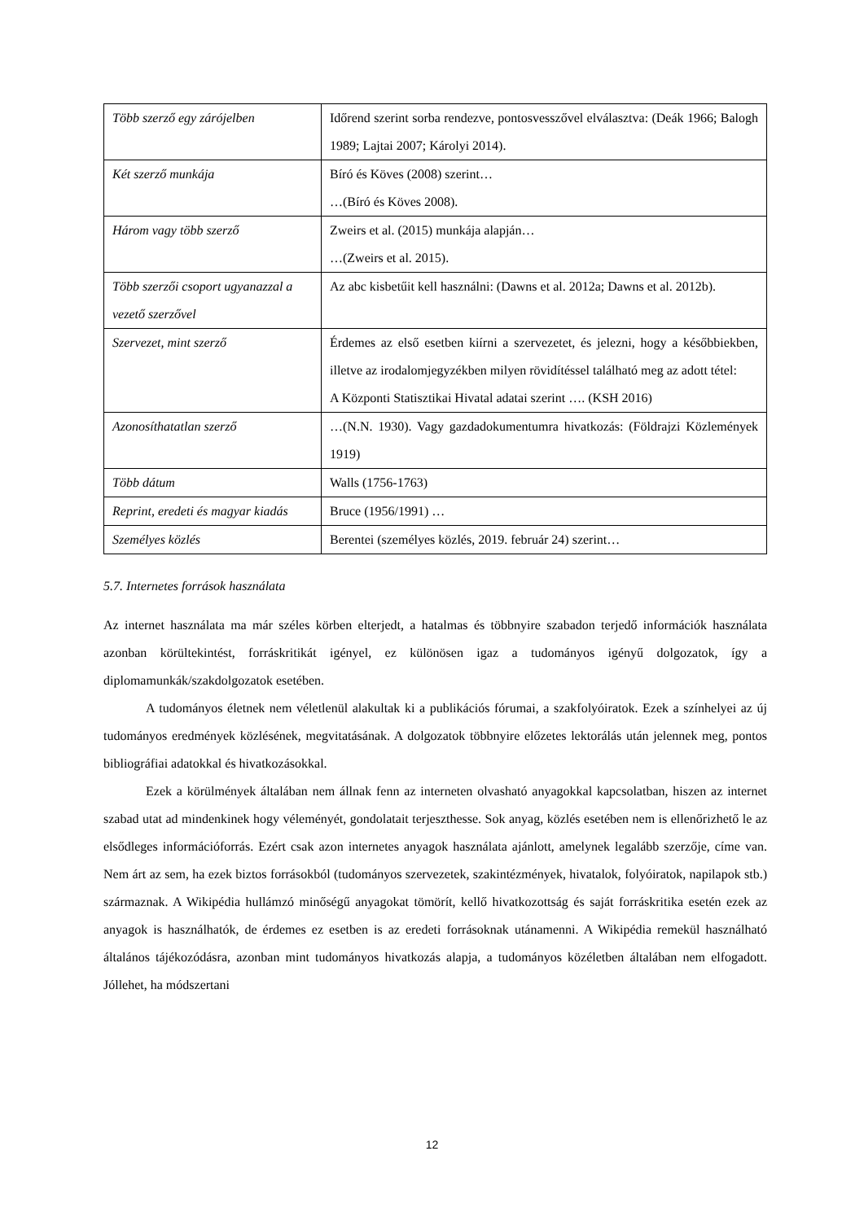| Több szerző egy zárójelben | Időrend szerint sorba rendezve, pontosvesszővel elválasztva: (Deák 1966; Balogh 1989; Lajtai 2007; Károlyi 2014). |
| Két szerző munkája | Bíró és Köves (2008) szerint… …(Bíró és Köves 2008). |
| Három vagy több szerző | Zweirs et al. (2015) munkája alapján… …(Zweirs et al. 2015). |
| Több szerzői csoport ugyanazzal a vezető szerzővel | Az abc kisbetűit kell használni: (Dawns et al. 2012a; Dawns et al. 2012b). |
| Szervezet, mint szerző | Érdemes az első esetben kiírni a szervezetet, és jelezni, hogy a későbbiekben, illetve az irodalomjegyzékben milyen rövidítéssel található meg az adott tétel: A Központi Statisztikai Hivatal adatai szerint …. (KSH 2016) |
| Azonosíthatatlan szerző | …(N.N. 1930). Vagy gazdadokumentumra hivatkozás: (Földrajzi Közlemények 1919) |
| Több dátum | Walls (1756-1763) |
| Reprint, eredeti és magyar kiadás | Bruce (1956/1991) … |
| Személyes közlés | Berentei (személyes közlés, 2019. február 24) szerint… |
5.7. Internetes források használata
Az internet használata ma már széles körben elterjedt, a hatalmas és többnyire szabadon terjedő információk használata azonban körültekintést, forráskritikát igényel, ez különösen igaz a tudományos igényű dolgozatok, így a diplomamunkák/szakdolgozatok esetében.
A tudományos életnek nem véletlenül alakultak ki a publikációs fórumai, a szakfolyóiratok. Ezek a színhelyei az új tudományos eredmények közlésének, megvitatásának. A dolgozatok többnyire előzetes lektorálás után jelennek meg, pontos bibliográfiai adatokkal és hivatkozásokkal.
Ezek a körülmények általában nem állnak fenn az interneten olvasható anyagokkal kapcsolatban, hiszen az internet szabad utat ad mindenkinek hogy véleményét, gondolatait terjeszthesse. Sok anyag, közlés esetében nem is ellenőrizhető le az elsődleges információforrás. Ezért csak azon internetes anyagok használata ajánlott, amelynek legalább szerzője, címe van. Nem árt az sem, ha ezek biztos forrásokból (tudományos szervezetek, szakintézmények, hivatalok, folyóiratok, napilapok stb.) származnak. A Wikipédia hullámzó minőségű anyagokat tömörít, kellő hivatkozottság és saját forráskritika esetén ezek az anyagok is használhatók, de érdemes ez esetben is az eredeti forrásoknak utánamenni. A Wikipédia remekül használható általános tájékozódásra, azonban mint tudományos hivatkozás alapja, a tudományos közéletben általában nem elfogadott. Jóllehet, ha módszertani
12